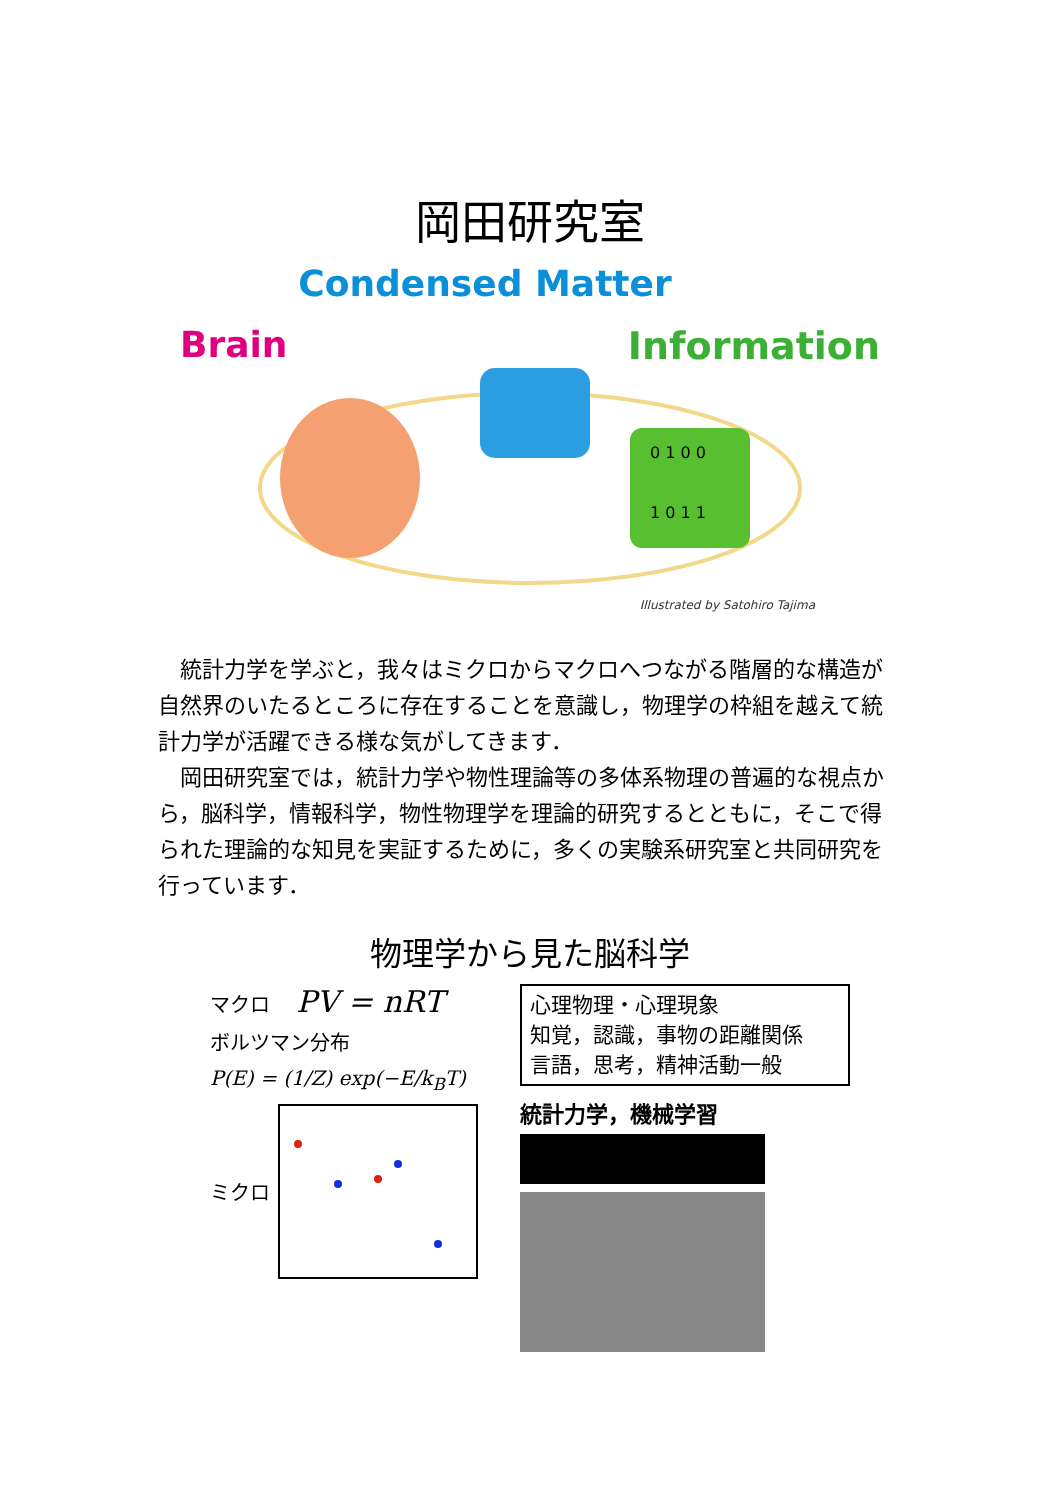岡田研究室
Condensed Matter
Brain Information
0 1 0 0
1 0 1 1
Illustrated by Satohiro Tajima
統計力学を学ぶと，我々はミクロからマクロへつながる階層的な構造が自然界のいたるところに存在することを意識し，物理学の枠組を越えて統計力学が活躍できる様な気がしてきます．
岡田研究室では，統計力学や物性理論等の多体系物理の普遍的な視点から，脳科学，情報科学，物性物理学を理論的研究するとともに，そこで得られた理論的な知見を実証するために，多くの実験系研究室と共同研究を行っています．
物理学から見た脳科学
マクロ PV = nRT
ボルツマン分布
P(E) = (1/Z) exp(−E/k<sub>B</sub>T)
ミクロ
心理物理・心理現象
知覚，認識，事物の距離関係
言語，思考，精神活動一般
統計力学，機械学習